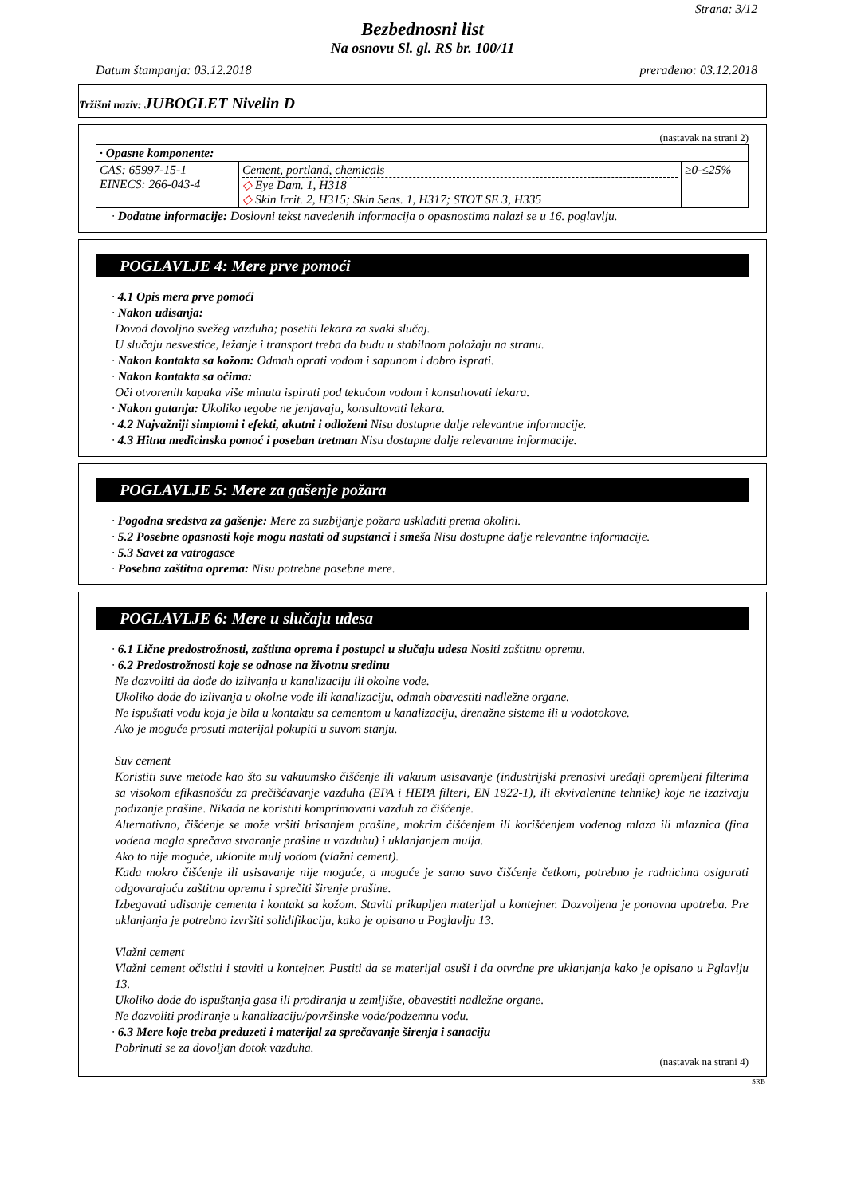Strana: 3/12
Bezbednosni list
Na osnovu Sl. gl. RS br. 100/11
Datum štampanja: 03.12.2018 prerađeno: 03.12.2018
Tržišni naziv: JUBOGLET Nivelin D
(nastavak na strani 2)
| · Opasne komponente: | | |
| CAS: 65997-15-1 EINECS: 266-043-4 | Cement, portland, chemicals ◇ Eye Dam. 1, H318 ◇ Skin Irrit. 2, H315; Skin Sens. 1, H317; STOT SE 3, H335 | ≥0-≤25% |
· Dodatne informacije: Doslovni tekst navedenih informacija o opasnostima nalazi se u 16. poglavlju.
POGLAVLJE 4: Mere prve pomoći
· 4.1 Opis mera prve pomoći
· Nakon udisanja:
Dovod dovoljno svežeg vazduha; posetiti lekara za svaki slučaj.
U slučaju nesvestice, ležanje i transport treba da budu u stabilnom položaju na stranu.
· Nakon kontakta sa kožom: Odmah oprati vodom i sapunom i dobro isprati.
· Nakon kontakta sa očima:
Oči otvorenih kapaka više minuta ispirati pod tekućom vodom i konsultovati lekara.
· Nakon gutanja: Ukoliko tegobe ne jenjavaju, konsultovati lekara.
· 4.2 Najvažniji simptomi i efekti, akutni i odloženi Nisu dostupne dalje relevantne informacije.
· 4.3 Hitna medicinska pomoć i poseban tretman Nisu dostupne dalje relevantne informacije.
POGLAVLJE 5: Mere za gašenje požara
· Pogodna sredstva za gašenje: Mere za suzbijanje požara uskladiti prema okolini.
· 5.2 Posebne opasnosti koje mogu nastati od supstanci i smeša Nisu dostupne dalje relevantne informacije.
· 5.3 Savet za vatrogasce
· Posebna zaštitna oprema: Nisu potrebne posebne mere.
POGLAVLJE 6: Mere u slučaju udesa
· 6.1 Lične predostrožnosti, zaštitna oprema i postupci u slučaju udesa Nositi zaštitnu opremu.
· 6.2 Predostrožnosti koje se odnose na životnu sredinu
Ne dozvoliti da dođe do izlivanja u kanalizaciju ili okolne vode.
Ukoliko dođe do izlivanja u okolne vode ili kanalizaciju, odmah obavestiti nadležne organe.
Ne ispuštati vodu koja je bila u kontaktu sa cementom u kanalizaciju, drenažne sisteme ili u vodotokove.
Ako je moguće prosuti materijal pokupiti u suvom stanju.
Suv cement
Koristiti suve metode kao što su vakuumsko čišćenje ili vakuum usisavanje (industrijski prenosivi uređaji opremljeni filterima sa visokom efikasnošću za prečišćavanje vazduha (EPA i HEPA filteri, EN 1822-1), ili ekvivalentne tehnike) koje ne izazivaju podizanje prašine. Nikada ne koristiti komprimovani vazduh za čišćenje.
Alternativno, čišćenje se može vršiti brisanjem prašine, mokrim čišćenjem ili korišćenjem vodenog mlaza ili mlaznica (fina vodena magla sprečava stvaranje prašine u vazduhu) i uklanjanjem mulja.
Ako to nije moguće, uklonite mulj vodom (vlažni cement).
Kada mokro čišćenje ili usisavanje nije moguće, a moguće je samo suvo čišćenje četkom, potrebno je radnicima osigurati odgovarajuću zaštitnu opremu i sprečiti širenje prašine.
Izbegavati udisanje cementa i kontakt sa kožom. Staviti prikupljen materijal u kontejner. Dozvoljena je ponovna upotreba. Pre uklanjanja je potrebno izvršiti solidifikaciju, kako je opisano u Poglavlju 13.
Vlažni cement
Vlažni cement očistiti i staviti u kontejner. Pustiti da se materijal osuši i da otvrdne pre uklanjanja kako je opisano u Pglavlju 13.
Ukoliko dođe do ispuštanja gasa ili prodiranja u zemljište, obavestiti nadležne organe.
Ne dozvoliti prodiranje u kanalizaciju/površinske vode/podzemnu vodu.
· 6.3 Mere koje treba preduzeti i materijal za sprečavanje širenja i sanaciju
Pobrinuti se za dovoljan dotok vazduha.
(nastavak na strani 4)
SRB